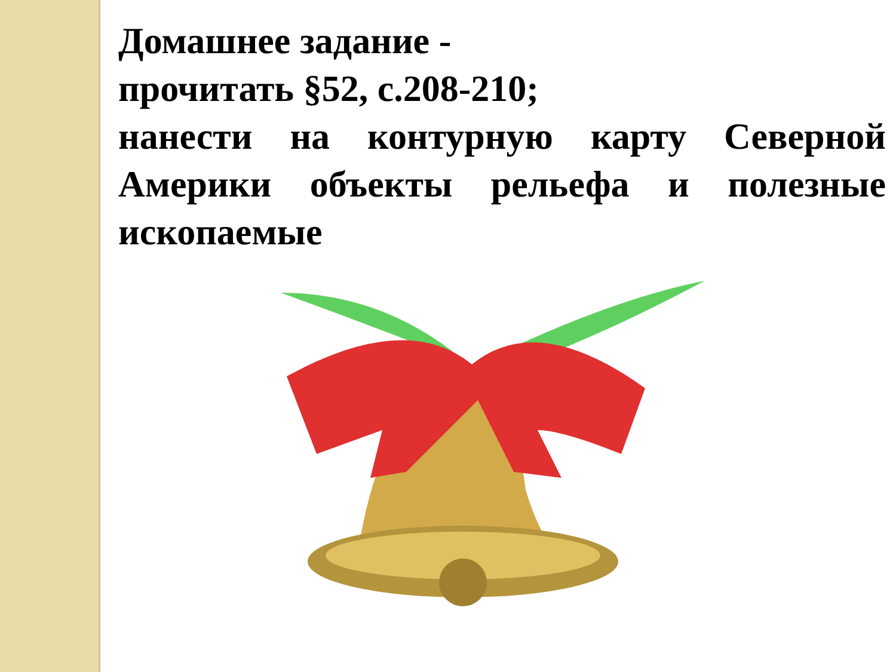Домашнее задание -
прочитать §52, с.208-210;
нанести на контурную карту Северной Америки объекты рельефа и полезные ископаемые